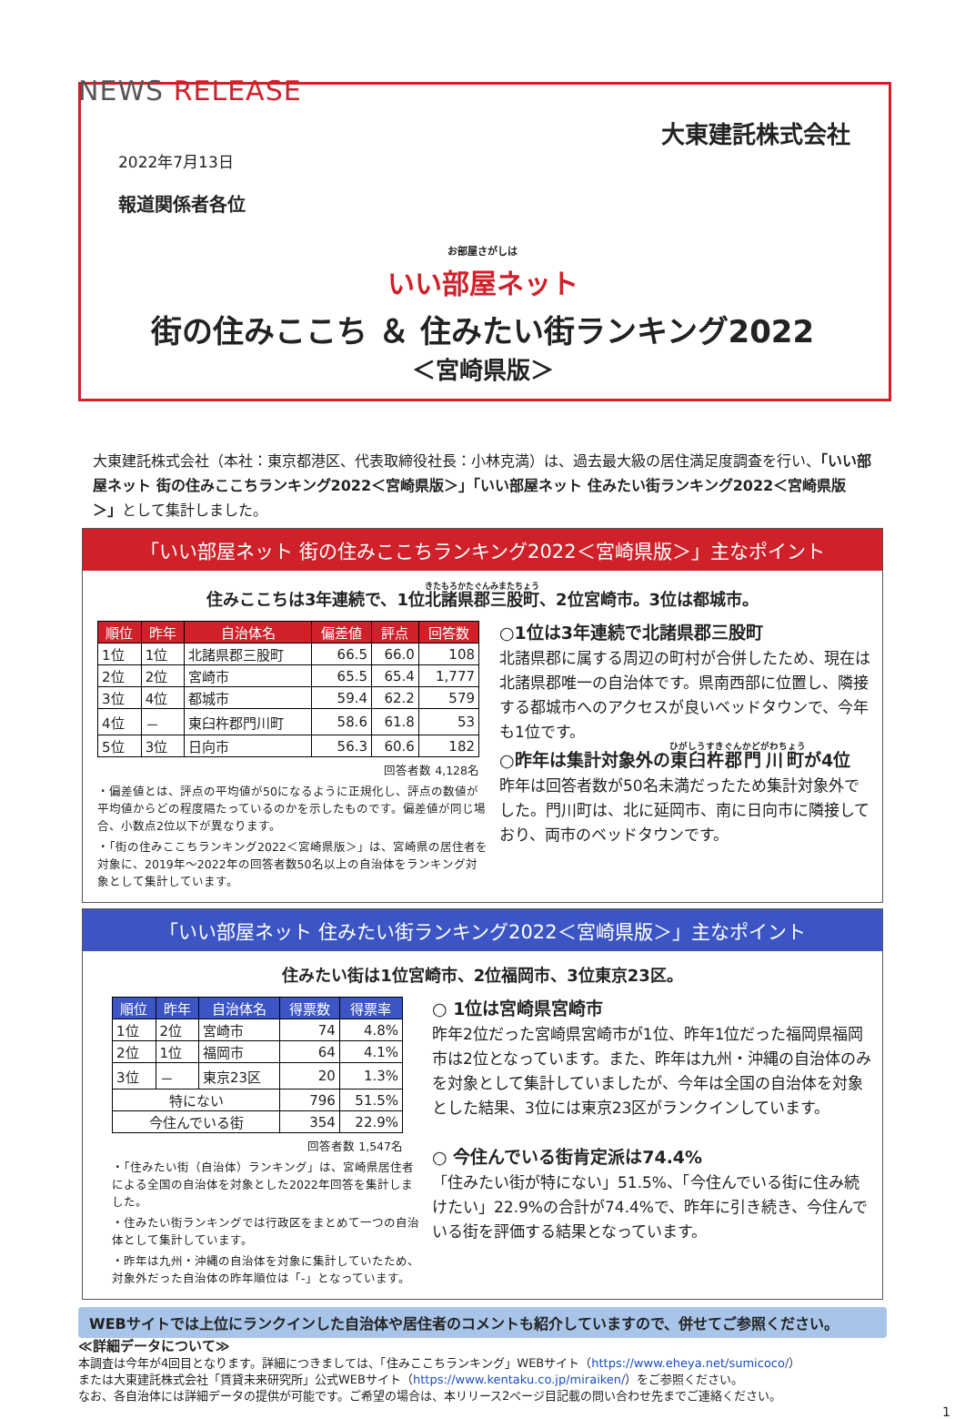NEWS RELEASE
大東建託株式会社
2022年7月13日
報道関係者各位
お部屋さがしは
いい部屋ネット
街の住みここち ＆ 住みたい街ランキング2022
＜宮崎県版＞
大東建託株式会社（本社：東京都港区、代表取締役社長：小林克満）は、過去最大級の居住満足度調査を行い、「いい部屋ネット 街の住みここちランキング2022＜宮崎県版＞」「いい部屋ネット 住みたい街ランキング2022＜宮崎県版＞」として集計しました。
「いい部屋ネット 街の住みここちランキング2022＜宮崎県版＞」主なポイント
住みここちは3年連続で、1位北諸県郡三股町、2位宮崎市。3位は都城市。
| 順位 | 昨年 | 自治体名 | 偏差値 | 評点 | 回答数 |
| --- | --- | --- | --- | --- | --- |
| 1位 | 1位 | 北諸県郡三股町 | 66.5 | 66.0 | 108 |
| 2位 | 2位 | 宮崎市 | 65.5 | 65.4 | 1,777 |
| 3位 | 4位 | 都城市 | 59.4 | 62.2 | 579 |
| 4位 | － | 東臼杵郡門川町 | 58.6 | 61.8 | 53 |
| 5位 | 3位 | 日向市 | 56.3 | 60.6 | 182 |
回答者数 4,128名
・偏差値とは、評点の平均値が50になるように正規化し、評点の数値が平均値からどの程度隔たっているのかを示したものです。偏差値が同じ場合、小数点2位以下が異なります。
・「街の住みここちランキング2022＜宮崎県版＞」は、宮崎県の居住者を対象に、2019年～2022年の回答者数50名以上の自治体をランキング対象として集計しています。
○1位は3年連続で北諸県郡三股町
北諸県郡に属する周辺の町村が合併したため、現在は北諸県郡唯一の自治体です。県南西部に位置し、隣接する都城市へのアクセスが良いベッドタウンで、今年も1位です。
○昨年は集計対象外の東臼杵郡門川町が4位
昨年は回答者数が50名未満だったため集計対象外でした。門川町は、北に延岡市、南に日向市に隣接しており、両市のベッドタウンです。
「いい部屋ネット 住みたい街ランキング2022＜宮崎県版＞」主なポイント
住みたい街は1位宮崎市、2位福岡市、3位東京23区。
| 順位 | 昨年 | 自治体名 | 得票数 | 得票率 |
| --- | --- | --- | --- | --- |
| 1位 | 2位 | 宮崎市 | 74 | 4.8% |
| 2位 | 1位 | 福岡市 | 64 | 4.1% |
| 3位 | － | 東京23区 | 20 | 1.3% |
| 特にない | | | 796 | 51.5% |
| 今住んでいる街 | | | 354 | 22.9% |
回答者数 1,547名
・「住みたい街（自治体）ランキング」は、宮崎県居住者による全国の自治体を対象とした2022年回答を集計しました。
・住みたい街ランキングでは行政区をまとめて一つの自治体として集計しています。
・昨年は九州・沖縄の自治体を対象に集計していたため、対象外だった自治体の昨年順位は「-」となっています。
○ 1位は宮崎県宮崎市
昨年2位だった宮崎県宮崎市が1位、昨年1位だった福岡県福岡市は2位となっています。また、昨年は九州・沖縄の自治体のみを対象として集計していましたが、今年は全国の自治体を対象とした結果、3位には東京23区がランクインしています。
○ 今住んでいる街肯定派は74.4%
「住みたい街が特にない」51.5%、「今住んでいる街に住み続けたい」22.9%の合計が74.4%で、昨年に引き続き、今住んでいる街を評価する結果となっています。
WEBサイトでは上位にランクインした自治体や居住者のコメントも紹介していますので、併せてご参照ください。
≪詳細データについて≫
本調査は今年が4回目となります。詳細につきましては、「住みここちランキング」WEBサイト（https://www.eheya.net/sumicoco/）
または大東建託株式会社「賃貸未来研究所」公式WEBサイト（https://www.kentaku.co.jp/miraiken/）をご参照ください。
なお、各自治体には詳細データの提供が可能です。ご希望の場合は、本リリース2ページ目記載の問い合わせ先までご連絡ください。
1